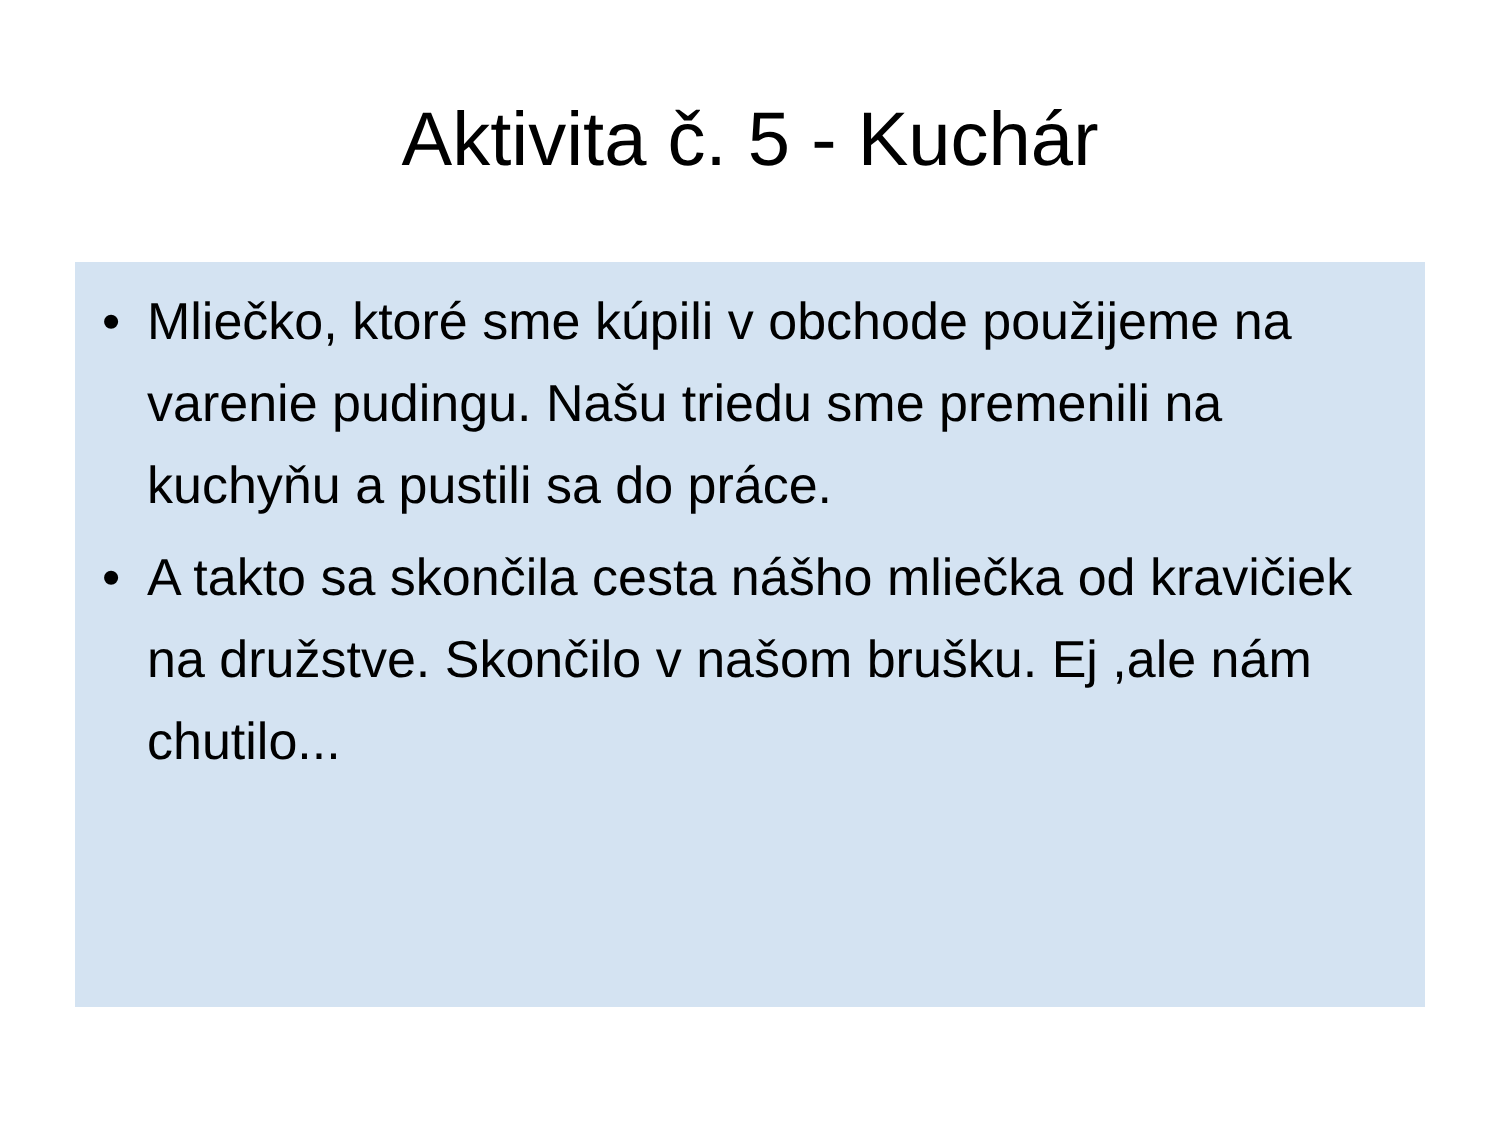Aktivita č. 5 - Kuchár
• Mliečko, ktoré sme kúpili v obchode použijeme na varenie pudingu. Našu triedu sme premenili na kuchyňu a pustili sa do práce.
• A takto sa skončila cesta nášho mliečka od kravičiek na družstve. Skončilo v našom brušku. Ej ,ale nám chutilo...